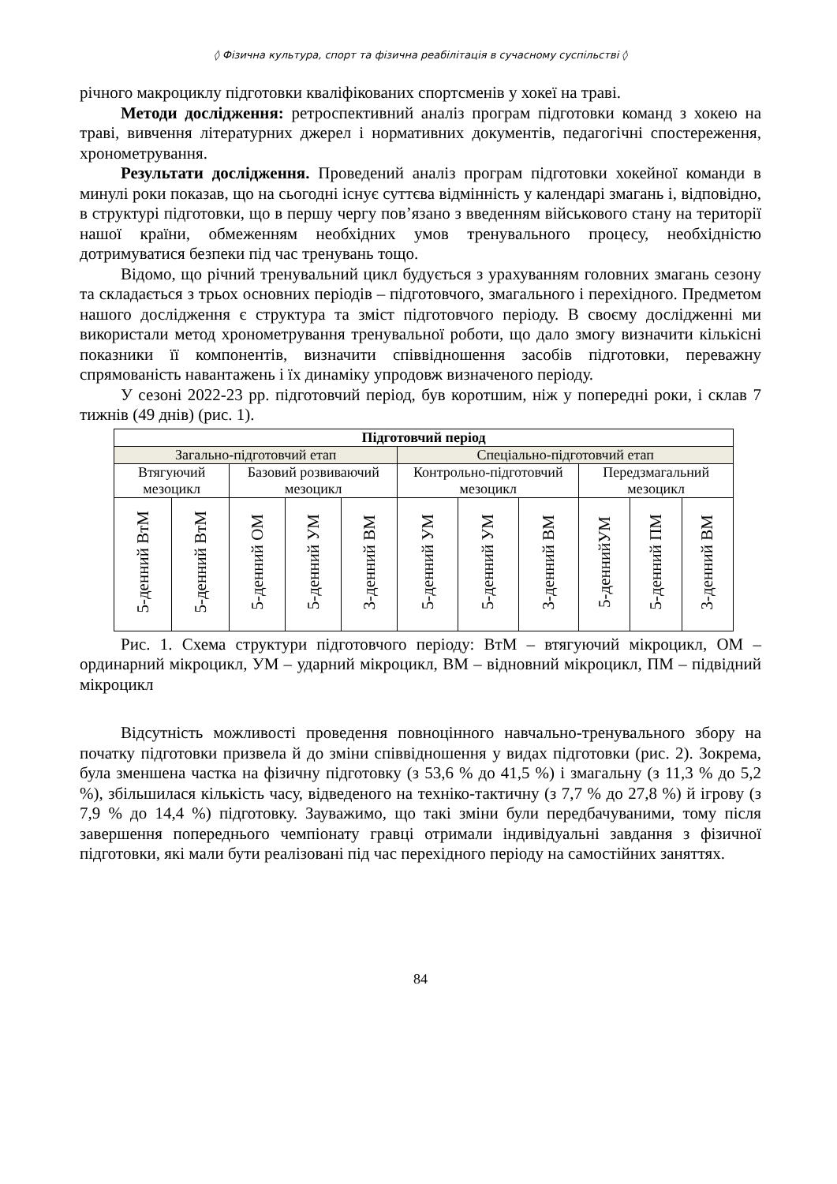◊ Фізична культура, спорт та фізична реабілітація в сучасному суспільстві ◊
річного макроциклу підготовки кваліфікованих спортсменів у хокеї на траві.
Методи дослідження: ретроспективний аналіз програм підготовки команд з хокею на траві, вивчення літературних джерел і нормативних документів, педагогічні спостереження, хронометрування.
Результати дослідження. Проведений аналіз програм підготовки хокейної команди в минулі роки показав, що на сьогодні існує суттєва відмінність у календарі змагань і, відповідно, в структурі підготовки, що в першу чергу пов’язано з введенням військового стану на території нашої країни, обмеженням необхідних умов тренувального процесу, необхідністю дотримуватися безпеки під час тренувань тощо.
Відомо, що річний тренувальний цикл будується з урахуванням головних змагань сезону та складається з трьох основних періодів – підготовчого, змагального і перехідного. Предметом нашого дослідження є структура та зміст підготовчого періоду. В своєму дослідженні ми використали метод хронометрування тренувальної роботи, що дало змогу визначити кількісні показники її компонентів, визначити співвідношення засобів підготовки, переважну спрямованість навантажень і їх динаміку упродовж визначеного періоду.
У сезоні 2022-23 рр. підготовчий період, був коротшим, ніж у попередні роки, і склав 7 тижнів (49 днів) (рис. 1).
| Підготовчий період | | | | | | | | | | |
| Загально-підготовчий етап | | | | | Спеціально-підготовчий етап | | | | | |
| Втягуючий мезоцикл | | Базовий розвиваючий мезоцикл | | | Контрольно-підготовчий мезоцикл | | | Передзмагальний мезоцикл | | |
| 5-денний ВтМ | 5-денний ВтМ | 5-денний ОМ | 5-денний УМ | 3-денний ВМ | 5-денний УМ | 5-денний УМ | 3-денний ВМ | 5-деннийУМ | 5-денний ПМ | 3-денний ВМ |
Рис. 1. Схема структури підготовчого періоду: ВтМ – втягуючий мікроцикл, ОМ – ординарний мікроцикл, УМ – ударний мікроцикл, ВМ – відновний мікроцикл, ПМ – підвідний мікроцикл
Відсутність можливості проведення повноцінного навчально-тренувального збору на початку підготовки призвела й до зміни співвідношення у видах підготовки (рис. 2). Зокрема, була зменшена частка на фізичну підготовку (з 53,6 % до 41,5 %) і змагальну (з 11,3 % до 5,2 %), збільшилася кількість часу, відведеного на техніко-тактичну (з 7,7 % до 27,8 %) й ігрову (з 7,9 % до 14,4 %) підготовку. Зауважимо, що такі зміни були передбачуваними, тому після завершення попереднього чемпіонату гравці отримали індивідуальні завдання з фізичної підготовки, які мали бути реалізовані під час перехідного періоду на самостійних заняттях.
84